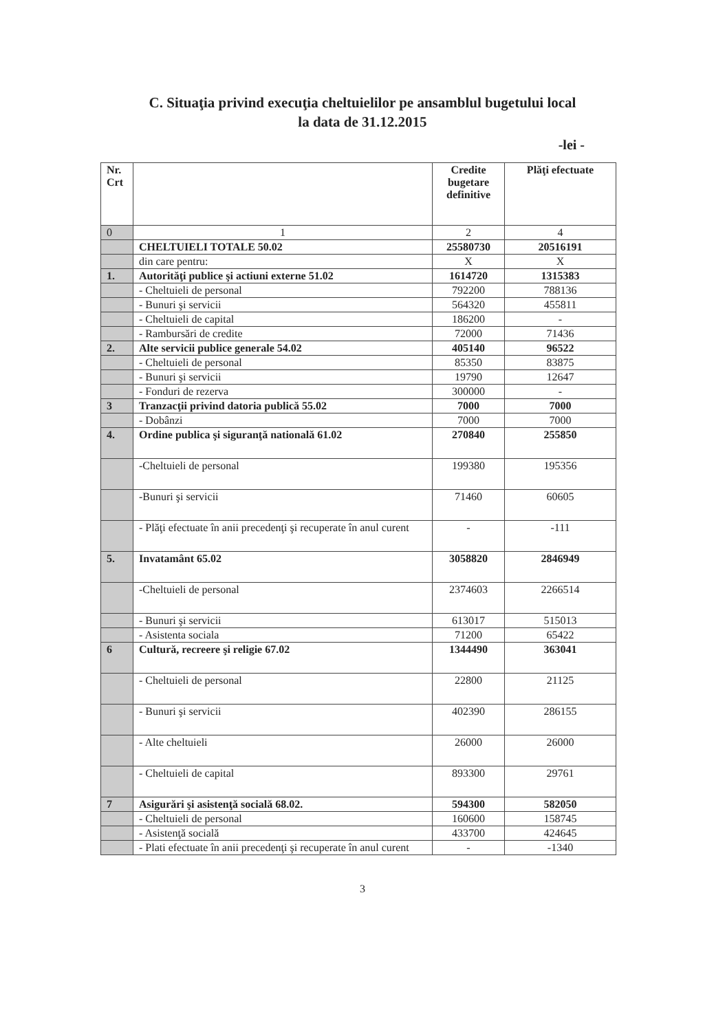C. Situaţia privind execuţia cheltuielilor pe ansamblul bugetului local
la data de 31.12.2015
-lei -
| Nr. Crt | | Credite bugetare definitive | Plăţi efectuate |
| --- | --- | --- | --- |
| 0 | 1 | 2 | 4 |
| | CHELTUIELI TOTALE 50.02 | 25580730 | 20516191 |
| | din care pentru: | X | X |
| 1. | Autorităţi publice şi actiuni externe 51.02 | 1614720 | 1315383 |
| | - Cheltuieli de personal | 792200 | 788136 |
| | - Bunuri şi servicii | 564320 | 455811 |
| | - Cheltuieli de capital | 186200 | - |
| | - Rambursări de credite | 72000 | 71436 |
| 2. | Alte servicii publice generale 54.02 | 405140 | 96522 |
| | - Cheltuieli de personal | 85350 | 83875 |
| | - Bunuri şi servicii | 19790 | 12647 |
| | - Fonduri de rezerva | 300000 | - |
| 3 | Tranzacţii privind datoria publică 55.02 | 7000 | 7000 |
| | - Dobânzi | 7000 | 7000 |
| 4. | Ordine publica şi siguranţă natională 61.02 | 270840 | 255850 |
| | -Cheltuieli de personal | 199380 | 195356 |
| | -Bunuri şi servicii | 71460 | 60605 |
| | - Plăţi efectuate în anii precedenţi şi recuperate în anul curent | - | -111 |
| 5. | Invatamânt 65.02 | 3058820 | 2846949 |
| | -Cheltuieli de personal | 2374603 | 2266514 |
| | - Bunuri şi servicii | 613017 | 515013 |
| | - Asistenta sociala | 71200 | 65422 |
| 6 | Cultură, recreere şi religie 67.02 | 1344490 | 363041 |
| | - Cheltuieli de personal | 22800 | 21125 |
| | - Bunuri şi servicii | 402390 | 286155 |
| | - Alte cheltuieli | 26000 | 26000 |
| | - Cheltuieli de capital | 893300 | 29761 |
| 7 | Asigurări şi asistenţă socială 68.02. | 594300 | 582050 |
| | - Cheltuieli de personal | 160600 | 158745 |
| | - Asistenţă socială | 433700 | 424645 |
| | - Plati efectuate în anii precedenţi şi recuperate în anul curent | - | -1340 |
3